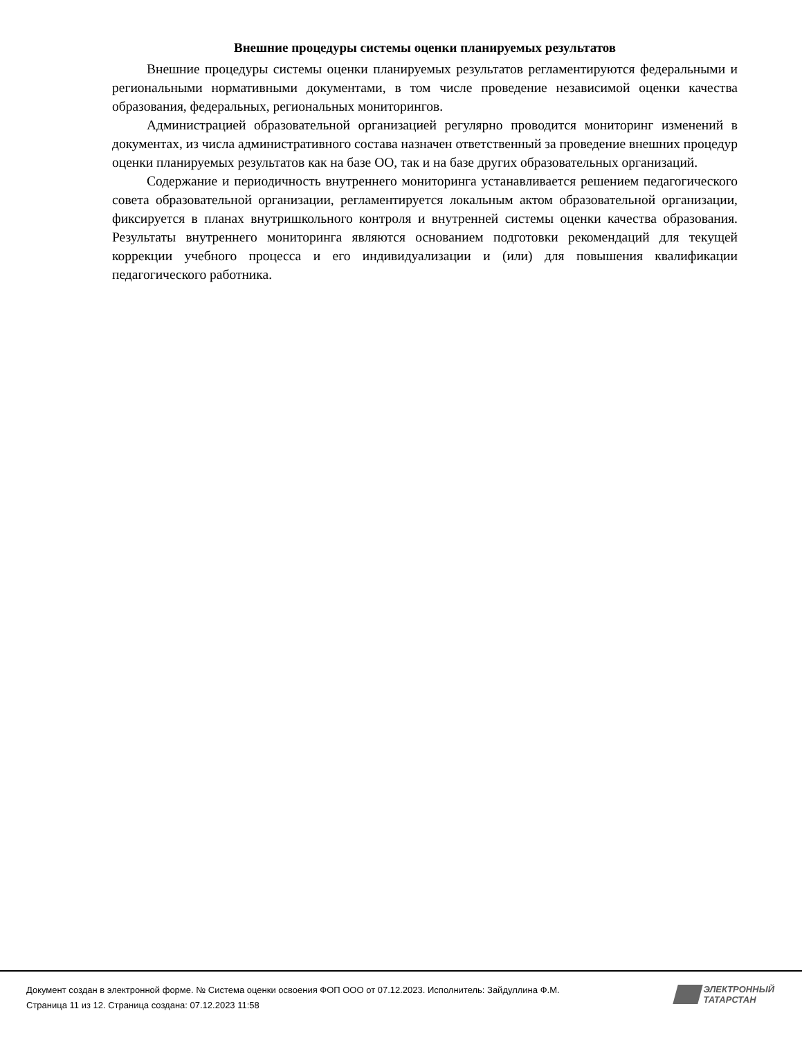Внешние процедуры системы оценки планируемых результатов
Внешние процедуры системы оценки планируемых результатов регламентируются федеральными и региональными нормативными документами, в том числе проведение независимой оценки качества образования, федеральных, региональных мониторингов.
Администрацией образовательной организацией регулярно проводится мониторинг изменений в документах, из числа административного состава назначен ответственный за проведение внешних процедур оценки планируемых результатов как на базе ОО, так и на базе других образовательных организаций.
Содержание и периодичность внутреннего мониторинга устанавливается решением педагогического совета образовательной организации, регламентируется локальным актом образовательной организации, фиксируется в планах внутришкольного контроля и внутренней системы оценки качества образования. Результаты внутреннего мониторинга являются основанием подготовки рекомендаций для текущей коррекции учебного процесса и его индивидуализации и (или) для повышения квалификации педагогического работника.
Документ создан в электронной форме. № Система оценки освоения ФОП ООО от 07.12.2023. Исполнитель: Зайдуллина Ф.М.
Страница 11 из 12. Страница создана: 07.12.2023 11:58
ЭЛЕКТРОННЫЙ
ТАТАРСТАН